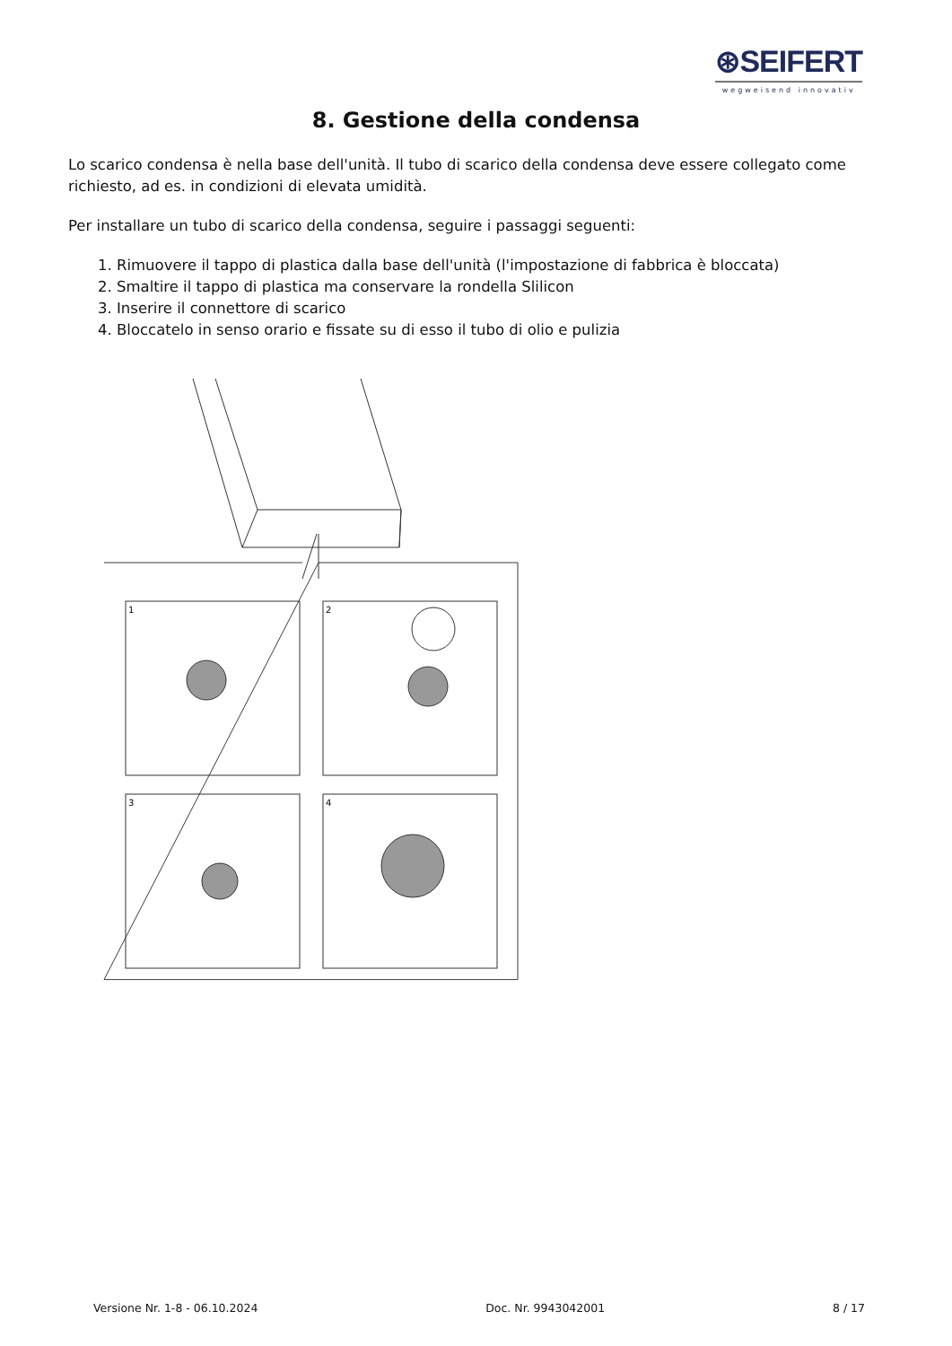⊛SEIFERT
wegweisend innovativ
8. Gestione della condensa
Lo scarico condensa è nella base dell'unità. Il tubo di scarico della condensa deve essere collegato come richiesto, ad es. in condizioni di elevata umidità.
Per installare un tubo di scarico della condensa, seguire i passaggi seguenti:
1. Rimuovere il tappo di plastica dalla base dell'unità (l'impostazione di fabbrica è bloccata)
2. Smaltire il tappo di plastica ma conservare la rondella Slilicon
3. Inserire il connettore di scarico
4. Bloccatelo in senso orario e fissate su di esso il tubo di olio e pulizia
1
2
3
4
Versione Nr. 1-8 - 06.10.2024 Doc. Nr. 9943042001 8 / 17